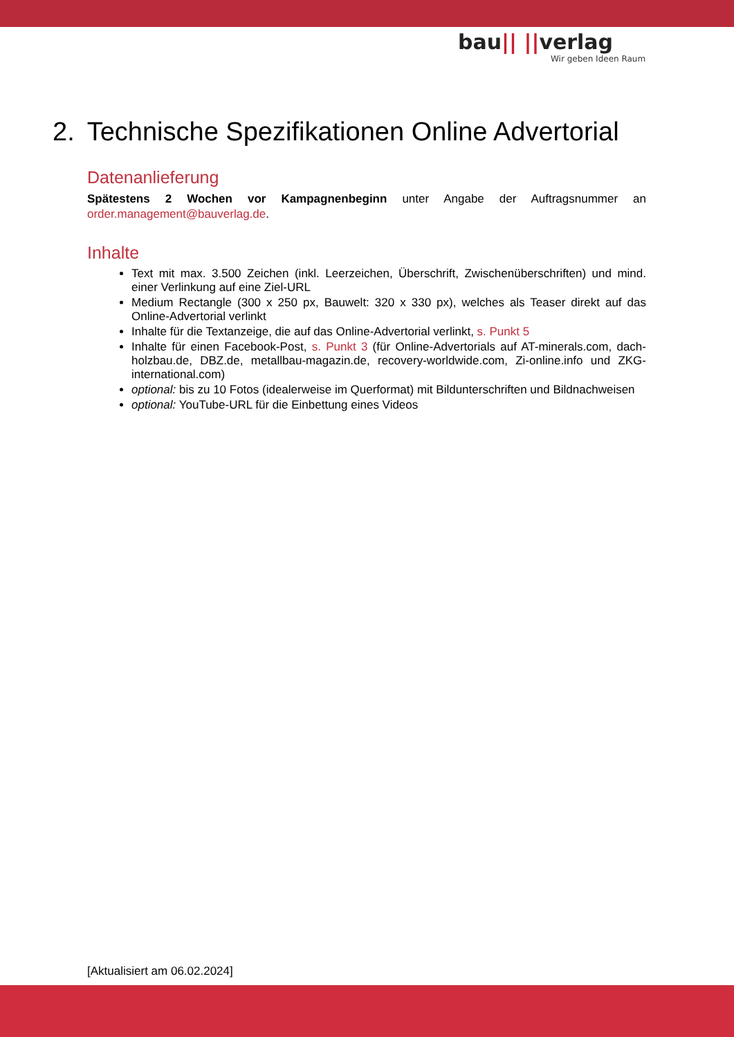bau|| ||verlag
Wir geben Ideen Raum
2. Technische Spezifikationen Online Advertorial
Datenanlieferung
Spätestens 2 Wochen vor Kampagnenbeginn unter Angabe der Auftragsnummer an order.management@bauverlag.de.
Inhalte
Text mit max. 3.500 Zeichen (inkl. Leerzeichen, Überschrift, Zwischenüberschriften) und mind. einer Verlinkung auf eine Ziel-URL
Medium Rectangle (300 x 250 px, Bauwelt: 320 x 330 px), welches als Teaser direkt auf das Online-Advertorial verlinkt
Inhalte für die Textanzeige, die auf das Online-Advertorial verlinkt, s. Punkt 5
Inhalte für einen Facebook-Post, s. Punkt 3 (für Online-Advertorials auf AT-minerals.com, dach-holzbau.de, DBZ.de, metallbau-magazin.de, recovery-worldwide.com, Zi-online.info und ZKG-international.com)
optional: bis zu 10 Fotos (idealerweise im Querformat) mit Bildunterschriften und Bildnachweisen
optional: YouTube-URL für die Einbettung eines Videos
[Aktualisiert am 06.02.2024]